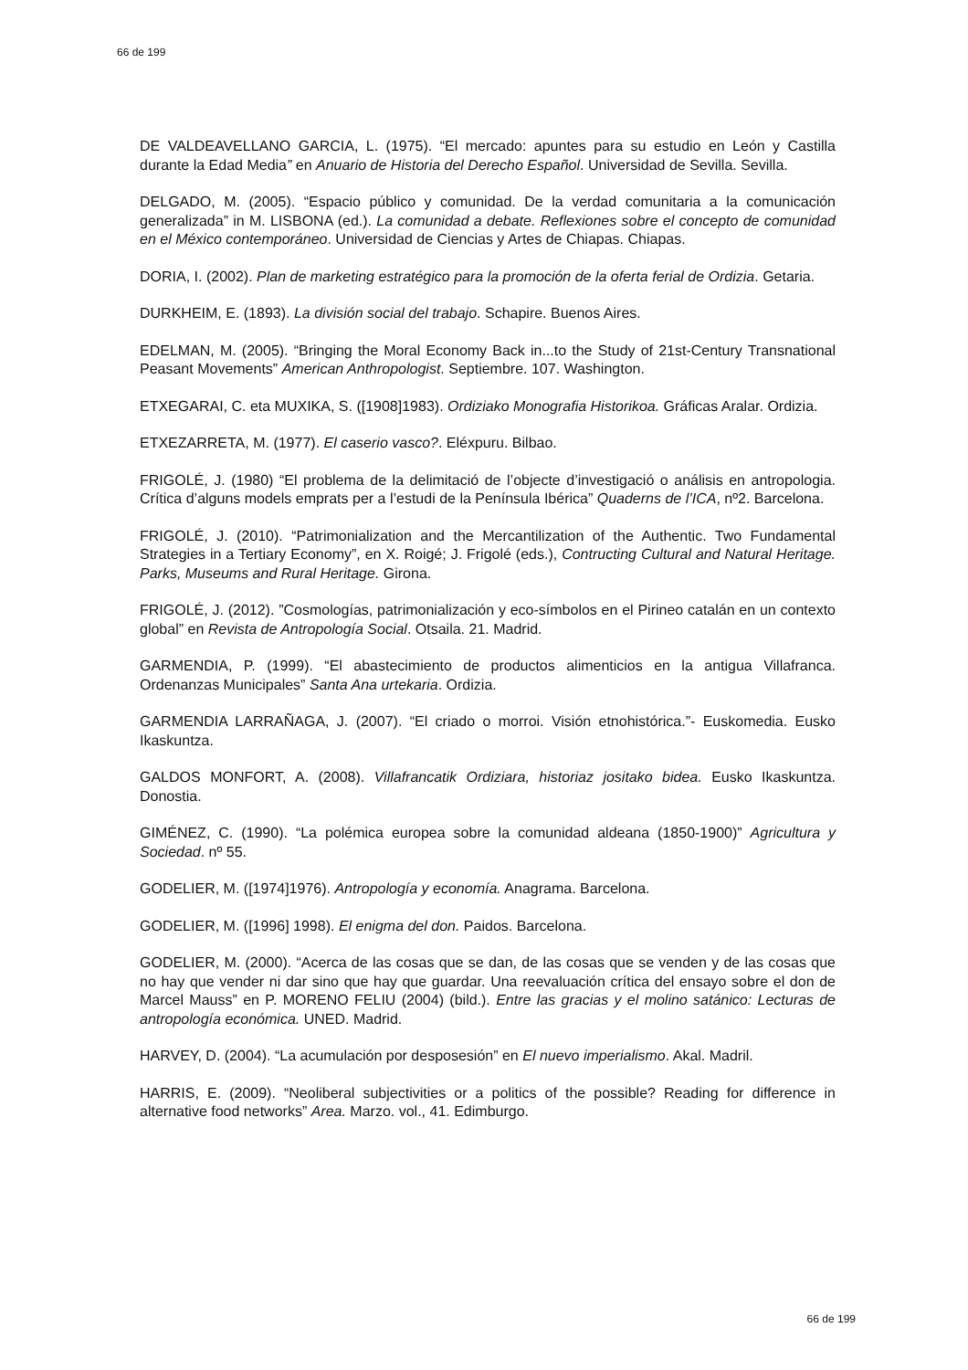66 de 199
DE VALDEAVELLANO GARCIA, L. (1975). “El mercado: apuntes para su estudio en León y Castilla durante la Edad Media” en Anuario de Historia del Derecho Español. Universidad de Sevilla. Sevilla.
DELGADO, M. (2005). “Espacio público y comunidad. De la verdad comunitaria a la comunicación generalizada” in M. LISBONA (ed.). La comunidad a debate. Reflexiones sobre el concepto de comunidad en el México contemporáneo. Universidad de Ciencias y Artes de Chiapas. Chiapas.
DORIA, I. (2002). Plan de marketing estratégico para la promoción de la oferta ferial de Ordizia. Getaria.
DURKHEIM, E. (1893). La división social del trabajo. Schapire. Buenos Aires.
EDELMAN, M. (2005). “Bringing the Moral Economy Back in...to the Study of 21st-Century Transnational Peasant Movements” American Anthropologist. Septiembre. 107. Washington.
ETXEGARAI, C. eta MUXIKA, S. ([1908]1983). Ordiziako Monografia Historikoa. Gráficas Aralar. Ordizia.
ETXEZARRETA, M. (1977). El caserio vasco?. Eléxpuru. Bilbao.
FRIGOLÉ, J. (1980) “El problema de la delimitació de l’objecte d’investigació o análisis en antropologia. Crítica d’alguns models emprats per a l’estudi de la Península Ibérica” Quaderns de l’ICA, nº2. Barcelona.
FRIGOLÉ, J. (2010). “Patrimonialization and the Mercantilization of the Authentic. Two Fundamental Strategies in a Tertiary Economy”, en X. Roigé; J. Frigolé (eds.), Contructing Cultural and Natural Heritage. Parks, Museums and Rural Heritage. Girona.
FRIGOLÉ, J. (2012). ”Cosmologías, patrimonialización y eco-símbolos en el Pirineo catalán en un contexto global” en Revista de Antropología Social. Otsaila. 21. Madrid.
GARMENDIA, P. (1999). “El abastecimiento de productos alimenticios en la antigua Villafranca. Ordenanzas Municipales” Santa Ana urtekaria. Ordizia.
GARMENDIA LARRAÑAGA, J. (2007). “El criado o morroi. Visión etnohistórica.”- Euskomedia. Eusko Ikaskuntza.
GALDOS MONFORT, A. (2008). Villafrancatik Ordiziara, historiaz jositako bidea. Eusko Ikaskuntza. Donostia.
GIMÉNEZ, C. (1990). “La polémica europea sobre la comunidad aldeana (1850-1900)” Agricultura y Sociedad. nº 55.
GODELIER, M. ([1974]1976). Antropología y economía. Anagrama. Barcelona.
GODELIER, M. ([1996] 1998). El enigma del don. Paidos. Barcelona.
GODELIER, M. (2000). “Acerca de las cosas que se dan, de las cosas que se venden y de las cosas que no hay que vender ni dar sino que hay que guardar. Una reevaluación crítica del ensayo sobre el don de Marcel Mauss” en P. MORENO FELIU (2004) (bild.). Entre las gracias y el molino satánico: Lecturas de antropología económica. UNED. Madrid.
HARVEY, D. (2004). “La acumulación por desposesión” en El nuevo imperialismo. Akal. Madril.
HARRIS, E. (2009). “Neoliberal subjectivities or a politics of the possible? Reading for difference in alternative food networks” Area. Marzo. vol., 41. Edimburgo.
66 de 199